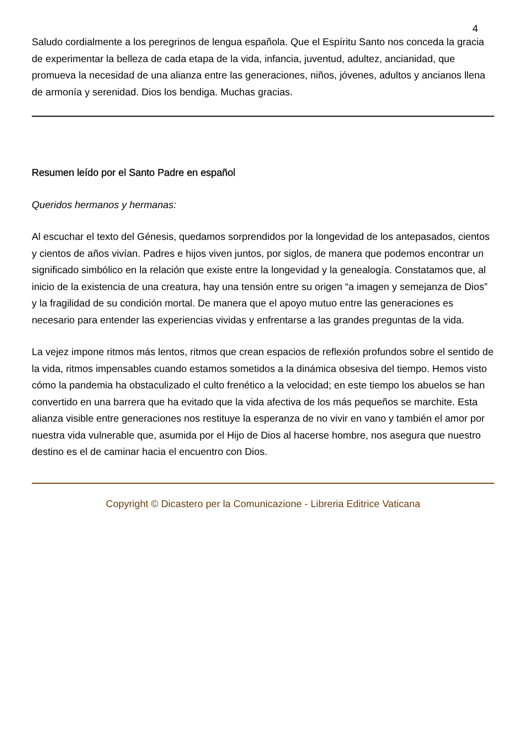4
Saludo cordialmente a los peregrinos de lengua española. Que el Espíritu Santo nos conceda la gracia de experimentar la belleza de cada etapa de la vida, infancia, juventud, adultez, ancianidad, que promueva la necesidad de una alianza entre las generaciones, niños, jóvenes, adultos y ancianos llena de armonía y serenidad. Dios los bendiga. Muchas gracias.
Resumen leído por el Santo Padre en español
Queridos hermanos y hermanas:
Al escuchar el texto del Génesis, quedamos sorprendidos por la longevidad de los antepasados, cientos y cientos de años vivían. Padres e hijos viven juntos, por siglos, de manera que podemos encontrar un significado simbólico en la relación que existe entre la longevidad y la genealogía. Constatamos que, al inicio de la existencia de una creatura, hay una tensión entre su origen “a imagen y semejanza de Dios” y la fragilidad de su condición mortal. De manera que el apoyo mutuo entre las generaciones es necesario para entender las experiencias vividas y enfrentarse a las grandes preguntas de la vida.
La vejez impone ritmos más lentos, ritmos que crean espacios de reflexión profundos sobre el sentido de la vida, ritmos impensables cuando estamos sometidos a la dinámica obsesiva del tiempo. Hemos visto cómo la pandemia ha obstaculizado el culto frenético a la velocidad; en este tiempo los abuelos se han convertido en una barrera que ha evitado que la vida afectiva de los más pequeños se marchite. Esta alianza visible entre generaciones nos restituye la esperanza de no vivir en vano y también el amor por nuestra vida vulnerable que, asumida por el Hijo de Dios al hacerse hombre, nos asegura que nuestro destino es el de caminar hacia el encuentro con Dios.
Copyright © Dicastero per la Comunicazione - Libreria Editrice Vaticana